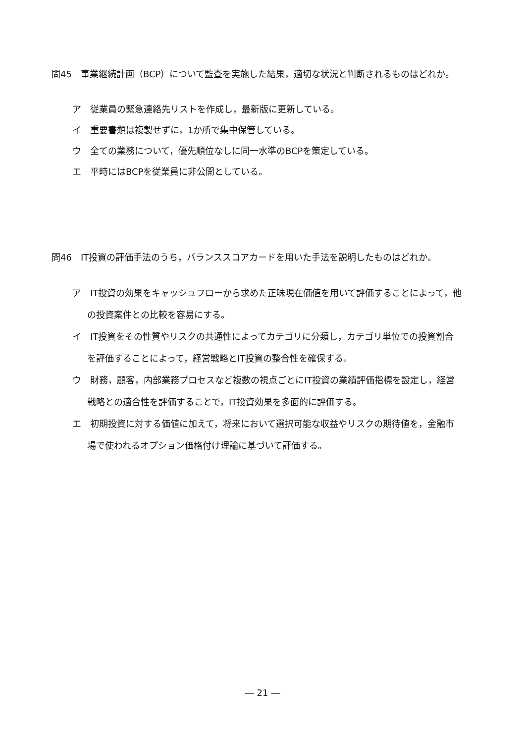問45　事業継続計画（BCP）について監査を実施した結果，適切な状況と判断されるものはどれか。
ア　従業員の緊急連絡先リストを作成し，最新版に更新している。
イ　重要書類は複製せずに，1か所で集中保管している。
ウ　全ての業務について，優先順位なしに同一水準のBCPを策定している。
エ　平時にはBCPを従業員に非公開としている。
問46　IT投資の評価手法のうち，バランススコアカードを用いた手法を説明したものはどれか。
ア　IT投資の効果をキャッシュフローから求めた正味現在価値を用いて評価することによって，他の投資案件との比較を容易にする。
イ　IT投資をその性質やリスクの共通性によってカテゴリに分類し，カテゴリ単位での投資割合を評価することによって，経営戦略とIT投資の整合性を確保する。
ウ　財務，顧客，内部業務プロセスなど複数の視点ごとにIT投資の業績評価指標を設定し，経営戦略との適合性を評価することで，IT投資効果を多面的に評価する。
エ　初期投資に対する価値に加えて，将来において選択可能な収益やリスクの期待値を，金融市場で使われるオプション価格付け理論に基づいて評価する。
― 21 ―